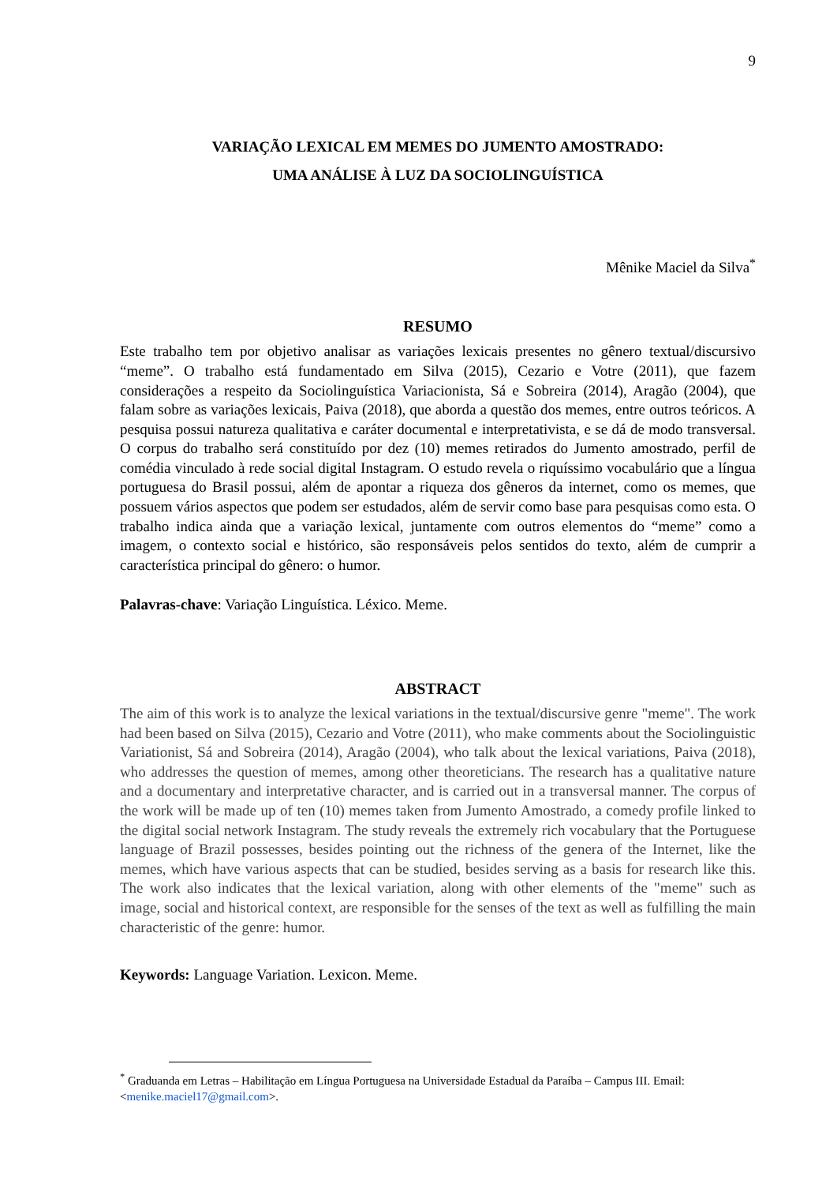9
VARIAÇÃO LEXICAL EM MEMES DO JUMENTO AMOSTRADO:
UMA ANÁLISE À LUZ DA SOCIOLINGUÍSTICA
Mênike Maciel da Silva<sup>*</sup>
RESUMO
Este trabalho tem por objetivo analisar as variações lexicais presentes no gênero textual/discursivo “meme”. O trabalho está fundamentado em Silva (2015), Cezario e Votre (2011), que fazem considerações a respeito da Sociolinguística Variacionista, Sá e Sobreira (2014), Aragão (2004), que falam sobre as variações lexicais, Paiva (2018), que aborda a questão dos memes, entre outros teóricos. A pesquisa possui natureza qualitativa e caráter documental e interpretativista, e se dá de modo transversal. O corpus do trabalho será constituído por dez (10) memes retirados do Jumento amostrado, perfil de comédia vinculado à rede social digital Instagram. O estudo revela o riquíssimo vocabulário que a língua portuguesa do Brasil possui, além de apontar a riqueza dos gêneros da internet, como os memes, que possuem vários aspectos que podem ser estudados, além de servir como base para pesquisas como esta. O trabalho indica ainda que a variação lexical, juntamente com outros elementos do “meme” como a imagem, o contexto social e histórico, são responsáveis pelos sentidos do texto, além de cumprir a característica principal do gênero: o humor.
Palavras-chave: Variação Linguística. Léxico. Meme.
ABSTRACT
The aim of this work is to analyze the lexical variations in the textual/discursive genre "meme". The work had been based on Silva (2015), Cezario and Votre (2011), who make comments about the Sociolinguistic Variationist, Sá and Sobreira (2014), Aragão (2004), who talk about the lexical variations, Paiva (2018), who addresses the question of memes, among other theoreticians. The research has a qualitative nature and a documentary and interpretative character, and is carried out in a transversal manner. The corpus of the work will be made up of ten (10) memes taken from Jumento Amostrado, a comedy profile linked to the digital social network Instagram. The study reveals the extremely rich vocabulary that the Portuguese language of Brazil possesses, besides pointing out the richness of the genera of the Internet, like the memes, which have various aspects that can be studied, besides serving as a basis for research like this. The work also indicates that the lexical variation, along with other elements of the "meme" such as image, social and historical context, are responsible for the senses of the text as well as fulfilling the main characteristic of the genre: humor.
Keywords: Language Variation. Lexicon. Meme.
<sup>*</sup> Graduanda em Letras – Habilitação em Língua Portuguesa na Universidade Estadual da Paraíba – Campus III. Email: <menike.maciel17@gmail.com>.